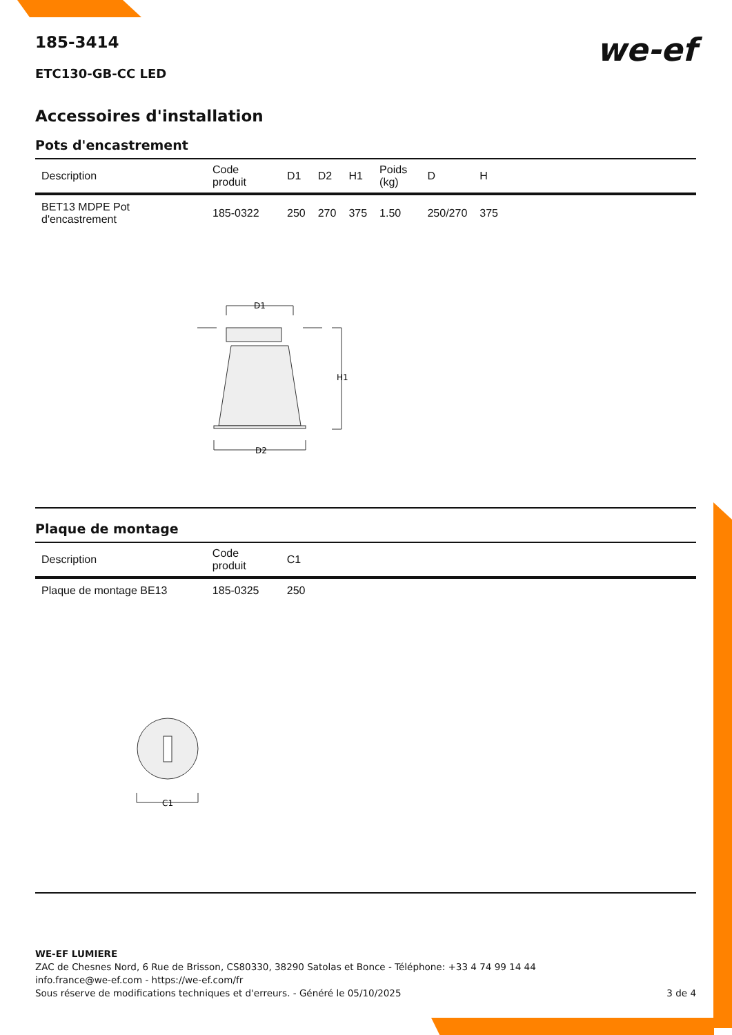185-3414
we-ef
ETC130-GB-CC LED
Accessoires d'installation
Pots d'encastrement
| Description | Code produit | D1 | D2 | H1 | Poids (kg) | D | H | |
| --- | --- | --- | --- | --- | --- | --- | --- | --- |
| BET13 MDPE Pot d'encastrement | 185-0322 | 250 | 270 | 375 | 1.50 | 250/270 | 375 | |
D1
H1
D2
Plaque de montage
| Description | Code produit | C1 | |
| --- | --- | --- | --- |
| Plaque de montage BE13 | 185-0325 | 250 | |
C1
WE-EF LUMIERE
ZAC de Chesnes Nord, 6 Rue de Brisson, CS80330, 38290 Satolas et Bonce - Téléphone: +33 4 74 99 14 44
info.france@we-ef.com - https://we-ef.com/fr
Sous réserve de modifications techniques et d'erreurs. - Généré le 05/10/2025 3 de 4